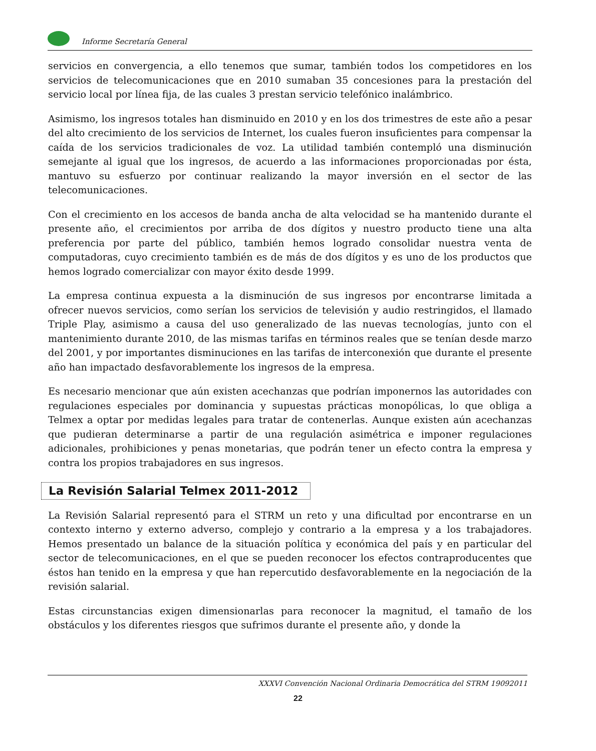Informe Secretaría General
servicios en convergencia, a ello tenemos que sumar, también todos los competidores en los servicios de telecomunicaciones que en 2010 sumaban 35 concesiones para la prestación del servicio local por línea fija, de las cuales 3 prestan servicio telefónico inalámbrico.
Asimismo, los ingresos totales han disminuido en 2010 y en los dos trimestres de este año a pesar del alto crecimiento de los servicios de Internet, los cuales fueron insuficientes para compensar la caída de los servicios tradicionales de voz. La utilidad también contempló una disminución semejante al igual que los ingresos, de acuerdo a las informaciones proporcionadas por ésta, mantuvo su esfuerzo por continuar realizando la mayor inversión en el sector de las telecomunicaciones.
Con el crecimiento en los accesos de banda ancha de alta velocidad se ha mantenido durante el presente año, el crecimientos por arriba de dos dígitos y nuestro producto tiene una alta preferencia por parte del público, también hemos logrado consolidar nuestra venta de computadoras, cuyo crecimiento también es de más de dos dígitos y es uno de los productos que hemos logrado comercializar con mayor éxito desde 1999.
La empresa continua expuesta a la disminución de sus ingresos por encontrarse limitada a ofrecer nuevos servicios, como serían los servicios de televisión y audio restringidos, el llamado Triple Play, asimismo a causa del uso generalizado de las nuevas tecnologías, junto con el mantenimiento durante 2010, de las mismas tarifas en términos reales que se tenían desde marzo del 2001, y por importantes disminuciones en las tarifas de interconexión que durante el presente año han impactado desfavorablemente los ingresos de la empresa.
Es necesario mencionar que aún existen acechanzas que podrían imponernos las autoridades con regulaciones especiales por dominancia y supuestas prácticas monopólicas, lo que obliga a Telmex a optar por medidas legales para tratar de contenerlas. Aunque existen aún acechanzas que pudieran determinarse a partir de una regulación asimétrica e imponer regulaciones adicionales, prohibiciones y penas monetarias, que podrán tener un efecto contra la empresa y contra los propios trabajadores en sus ingresos.
La Revisión Salarial Telmex 2011-2012
La Revisión Salarial representó para el STRM un reto y una dificultad por encontrarse en un contexto interno y externo adverso, complejo y contrario a la empresa y a los trabajadores. Hemos presentado un balance de la situación política y económica del país y en particular del sector de telecomunicaciones, en el que se pueden reconocer los efectos contraproducentes que éstos han tenido en la empresa y que han repercutido desfavorablemente en la negociación de la revisión salarial.
Estas circunstancias exigen dimensionarlas para reconocer la magnitud, el tamaño de los obstáculos y los diferentes riesgos que sufrimos durante el presente año, y donde la
XXXVI Convención Nacional Ordinaria Democrática del STRM 19092011
22